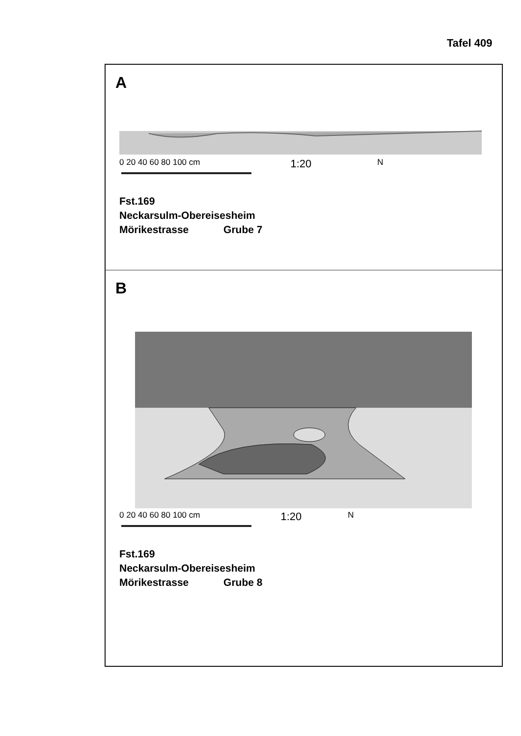Tafel 409
A
0 20 40 60 80 100 cm 1:20 N
Fst.169
Neckarsulm-Obereisesheim
Mörikestrasse Grube 7
B
0 20 40 60 80 100 cm 1:20 N
Fst.169
Neckarsulm-Obereisesheim
Mörikestrasse Grube 8